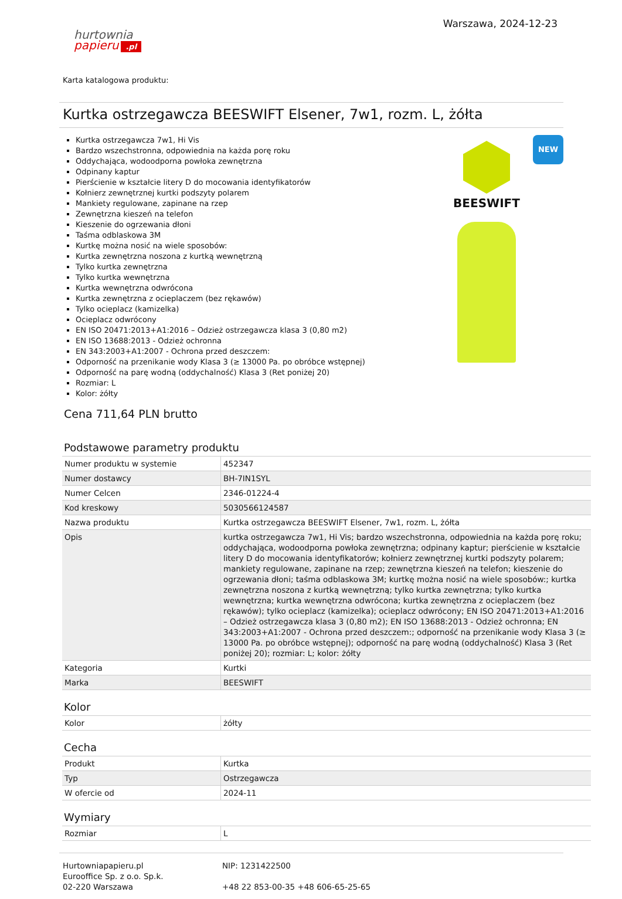hurtownia
papieru.pl
Warszawa, 2024-12-23
Karta katalogowa produktu:
Kurtka ostrzegawcza BEESWIFT Elsener, 7w1, rozm. L, żółta
Kurtka ostrzegawcza 7w1, Hi Vis
Bardzo wszechstronna, odpowiednia na każda porę roku
Oddychająca, wodoodporna powłoka zewnętrzna
Odpinany kaptur
Pierścienie w kształcie litery D do mocowania identyfikatorów
Kołnierz zewnętrznej kurtki podszyty polarem
Mankiety regulowane, zapinane na rzep
Zewnętrzna kieszeń na telefon
Kieszenie do ogrzewania dłoni
Taśma odblaskowa 3M
Kurtkę można nosić na wiele sposobów:
Kurtka zewnętrzna noszona z kurtką wewnętrzną
Tylko kurtka zewnętrzna
Tylko kurtka wewnętrzna
Kurtka wewnętrzna odwrócona
Kurtka zewnętrzna z ocieplaczem (bez rękawów)
Tylko ocieplacz (kamizelka)
Ocieplacz odwrócony
EN ISO 20471:2013+A1:2016 – Odzież ostrzegawcza klasa 3 (0,80 m2)
EN ISO 13688:2013 - Odzież ochronna
EN 343:2003+A1:2007 - Ochrona przed deszczem:
Odporność na przenikanie wody Klasa 3 (≥ 13000 Pa. po obróbce wstępnej)
Odporność na parę wodną (oddychalność) Klasa 3 (Ret poniżej 20)
Rozmiar: L
Kolor: żółty
NEW
BEESWIFT
Cena 711,64 PLN brutto
Podstawowe parametry produktu
| Numer produktu w systemie | 452347 |
| Numer dostawcy | BH-7IN1SYL |
| Numer Celcen | 2346-01224-4 |
| Kod kreskowy | 5030566124587 |
| Nazwa produktu | Kurtka ostrzegawcza BEESWIFT Elsener, 7w1, rozm. L, żółta |
| Opis | kurtka ostrzegawcza 7w1, Hi Vis; bardzo wszechstronna, odpowiednia na każda porę roku; oddychająca, wodoodporna powłoka zewnętrzna; odpinany kaptur; pierścienie w kształcie litery D do mocowania identyfikatorów; kołnierz zewnętrznej kurtki podszyty polarem; mankiety regulowane, zapinane na rzep; zewnętrzna kieszeń na telefon; kieszenie do ogrzewania dłoni; taśma odblaskowa 3M; kurtkę można nosić na wiele sposobów:; kurtka zewnętrzna noszona z kurtką wewnętrzną; tylko kurtka zewnętrzna; tylko kurtka wewnętrzna; kurtka wewnętrzna odwrócona; kurtka zewnętrzna z ocieplaczem (bez rękawów); tylko ocieplacz (kamizelka); ocieplacz odwrócony; EN ISO 20471:2013+A1:2016 – Odzież ostrzegawcza klasa 3 (0,80 m2); EN ISO 13688:2013 - Odzież ochronna; EN 343:2003+A1:2007 - Ochrona przed deszczem:; odporność na przenikanie wody Klasa 3 (≥ 13000 Pa. po obróbce wstępnej); odporność na parę wodną (oddychalność) Klasa 3 (Ret poniżej 20); rozmiar: L; kolor: żółty |
| Kategoria | Kurtki |
| Marka | BEESWIFT |
Kolor
| Kolor | żółty |
Cecha
| Produkt | Kurtka |
| Typ | Ostrzegawcza |
| W ofercie od | 2024-11 |
Wymiary
| Rozmiar | L |
Hurtowniapapieru.pl
Eurooffice Sp. z o.o. Sp.k.
02-220 Warszawa
NIP: 1231422500
+48 22 853-00-35 +48 606-65-25-65